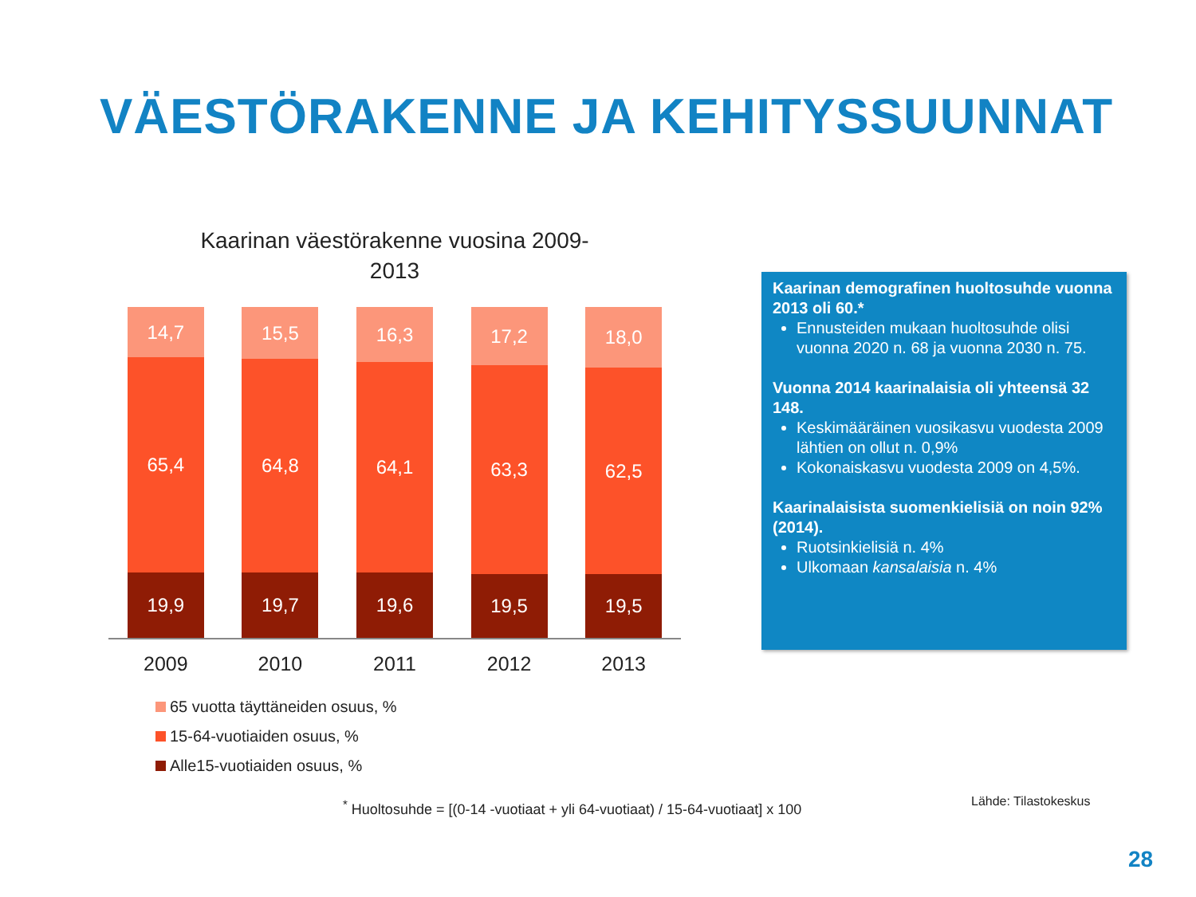VÄESTÖRAKENNE JA KEHITYSSUUNNAT
Kaarinan väestörakenne vuosina 2009-
2013
14,7
65,4
19,9
15,5
64,8
19,7
16,3
64,1
19,6
17,2
63,3
19,5
18,0
62,5
19,5
2009 2010 2011 2012 2013
65 vuotta täyttäneiden osuus, %
15-64-vuotiaiden osuus, %
Alle15-vuotiaiden osuus, %
Kaarinan demografinen huoltosuhde vuonna 2013 oli 60.*
Ennusteiden mukaan huoltosuhde olisi vuonna 2020 n. 68 ja vuonna 2030 n. 75.
Vuonna 2014 kaarinalaisia oli yhteensä 32 148.
Keskimääräinen vuosikasvu vuodesta 2009 lähtien on ollut n. 0,9%
Kokonaiskasvu vuodesta 2009 on 4,5%.
Kaarinalaisista suomenkielisiä on noin 92% (2014).
Ruotsinkielisiä n. 4%
Ulkomaan kansalaisia n. 4%
<sup>*</sup> Huoltosuhde = [(0-14 -vuotiaat + yli 64-vuotiaat) / 15-64-vuotiaat] x 100
Lähde: Tilastokeskus
28